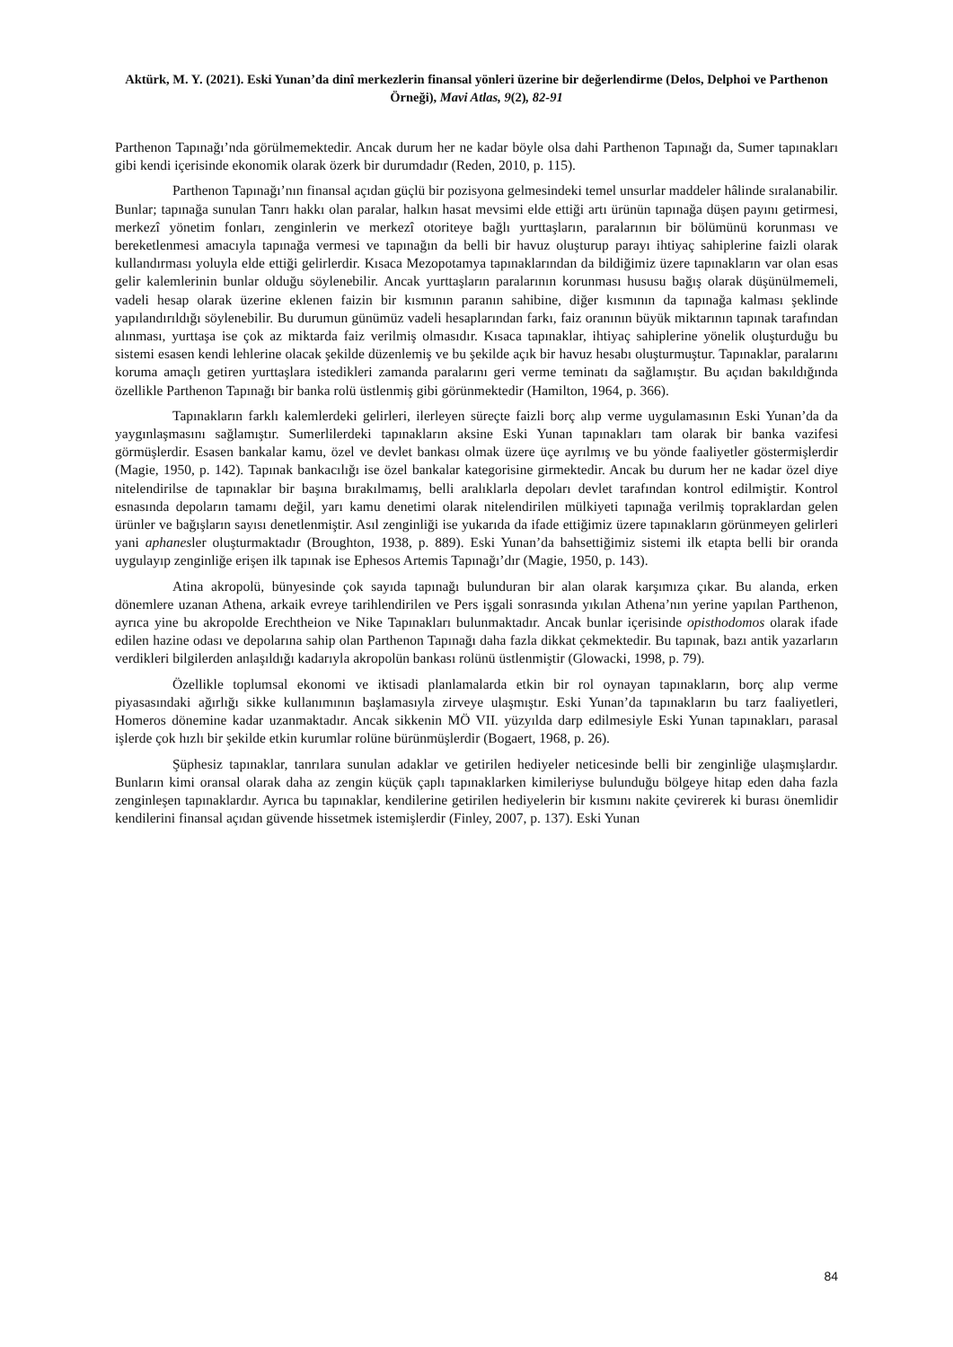Aktürk, M. Y. (2021). Eski Yunan’da dinî merkezlerin finansal yönleri üzerine bir değerlendirme (Delos, Delphoi ve Parthenon Örneği), Mavi Atlas, 9(2), 82-91
Parthenon Tapınağı’nda görülmemektedir. Ancak durum her ne kadar böyle olsa dahi Parthenon Tapınağı da, Sumer tapınakları gibi kendi içerisinde ekonomik olarak özerk bir durumdadır (Reden, 2010, p. 115).
Parthenon Tapınağı’nın finansal açıdan güçlü bir pozisyona gelmesindeki temel unsurlar maddeler hâlinde sıralanabilir. Bunlar; tapınağa sunulan Tanrı hakkı olan paralar, halkın hasat mevsimi elde ettiği artı ürünün tapınağa düşen payını getirmesi, merkezî yönetim fonları, zenginlerin ve merkezî otoriteye bağlı yurttaşların, paralarının bir bölümünü korunması ve bereketlenmesi amacıyla tapınağa vermesi ve tapınağın da belli bir havuz oluşturup parayı ihtiyaç sahiplerine faizli olarak kullandırması yoluyla elde ettiği gelirlerdir. Kısaca Mezopotamya tapınaklarından da bildiğimiz üzere tapınakların var olan esas gelir kalemlerinin bunlar olduğu söylenebilir. Ancak yurttaşların paralarının korunması hususu bağış olarak düşünülmemeli, vadeli hesap olarak üzerine eklenen faizin bir kısmının paranın sahibine, diğer kısmının da tapınağa kalması şeklinde yapılandırıldığı söylenebilir. Bu durumun günümüz vadeli hesaplarından farkı, faiz oranının büyük miktarının tapınak tarafından alınması, yurttaşa ise çok az miktarda faiz verilmiş olmasıdır. Kısaca tapınaklar, ihtiyaç sahiplerine yönelik oluşturduğu bu sistemi esasen kendi lehlerine olacak şekilde düzenlemiş ve bu şekilde açık bir havuz hesabı oluşturmuştur. Tapınaklar, paralarını koruma amaçlı getiren yurttaşlara istedikleri zamanda paralarını geri verme teminatı da sağlamıştır. Bu açıdan bakıldığında özellikle Parthenon Tapınağı bir banka rolü üstlenmiş gibi görünmektedir (Hamilton, 1964, p. 366).
Tapınakların farklı kalemlerdeki gelirleri, ilerleyen süreçte faizli borç alıp verme uygulamasının Eski Yunan’da da yaygınlaşmasını sağlamıştır. Sumerlilerdeki tapınakların aksine Eski Yunan tapınakları tam olarak bir banka vazifesi görmüşlerdir. Esasen bankalar kamu, özel ve devlet bankası olmak üzere üçe ayrılmış ve bu yönde faaliyetler göstermişlerdir (Magie, 1950, p. 142). Tapınak bankacılığı ise özel bankalar kategorisine girmektedir. Ancak bu durum her ne kadar özel diye nitelendirilse de tapınaklar bir başına bırakılmamış, belli aralıklarla depoları devlet tarafından kontrol edilmiştir. Kontrol esnasında depoların tamamı değil, yarı kamu denetimi olarak nitelendirilen mülkiyeti tapınağa verilmiş topraklardan gelen ürünler ve bağışların sayısı denetlenmiştir. Asıl zenginliği ise yukarıda da ifade ettiğimiz üzere tapınakların görünmeyen gelirleri yani aphanesler oluşturmaktadır (Broughton, 1938, p. 889). Eski Yunan’da bahsettiğimiz sistemi ilk etapta belli bir oranda uygulayıp zenginliğe erişen ilk tapınak ise Ephesos Artemis Tapınağı’dır (Magie, 1950, p. 143).
Atina akropolü, bünyesinde çok sayıda tapınağı bulunduran bir alan olarak karşımıza çıkar. Bu alanda, erken dönemlere uzanan Athena, arkaik evreye tarihlendirilen ve Pers işgali sonrasında yıkılan Athena’nın yerine yapılan Parthenon, ayrıca yine bu akropolde Erechtheion ve Nike Tapınakları bulunmaktadır. Ancak bunlar içerisinde opisthodomos olarak ifade edilen hazine odası ve depolarına sahip olan Parthenon Tapınağı daha fazla dikkat çekmektedir. Bu tapınak, bazı antik yazarların verdikleri bilgilerden anlaşıldığı kadarıyla akropolün bankası rolünü üstlenmiştir (Glowacki, 1998, p. 79).
Özellikle toplumsal ekonomi ve iktisadi planlamalarda etkin bir rol oynayan tapınakların, borç alıp verme piyasasındaki ağırlığı sikke kullanımının başlamasıyla zirveye ulaşmıştır. Eski Yunan’da tapınakların bu tarz faaliyetleri, Homeros dönemine kadar uzanmaktadır. Ancak sikkenin MÖ VII. yüzyılda darp edilmesiyle Eski Yunan tapınakları, parasal işlerde çok hızlı bir şekilde etkin kurumlar rolüne bürünmüşlerdir (Bogaert, 1968, p. 26).
Şüphesiz tapınaklar, tanrılara sunulan adaklar ve getirilen hediyeler neticesinde belli bir zenginliğe ulaşmışlardır. Bunların kimi oransal olarak daha az zengin küçük çaplı tapınaklarken kimileriyse bulunduğu bölgeye hitap eden daha fazla zenginleşen tapınaklardır. Ayrıca bu tapınaklar, kendilerine getirilen hediyelerin bir kısmını nakite çevirerek ki burası önemlidir kendilerini finansal açıdan güvende hissetmek istemişlerdir (Finley, 2007, p. 137). Eski Yunan
84